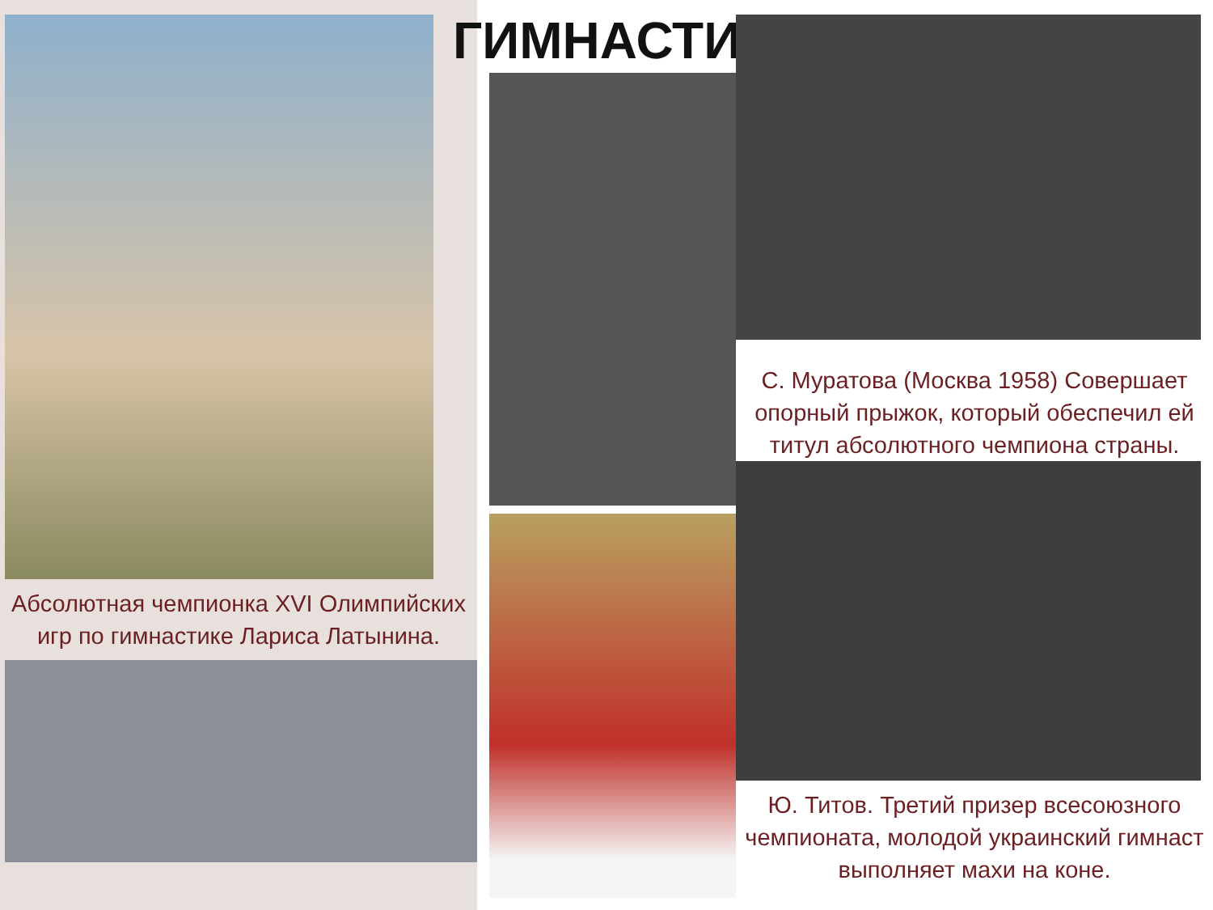Абсолютная чемпионка XVI Олимпийских игр по гимнастике Лариса Латынина.
ГИМНАСТИКА
С. Муратова (Москва 1958) Совершает опорный прыжок, который обеспечил ей титул абсолютного чемпиона страны.
Ю. Титов. Третий призер всесоюзного чемпионата, молодой украинский гимнаст выполняет махи на коне.